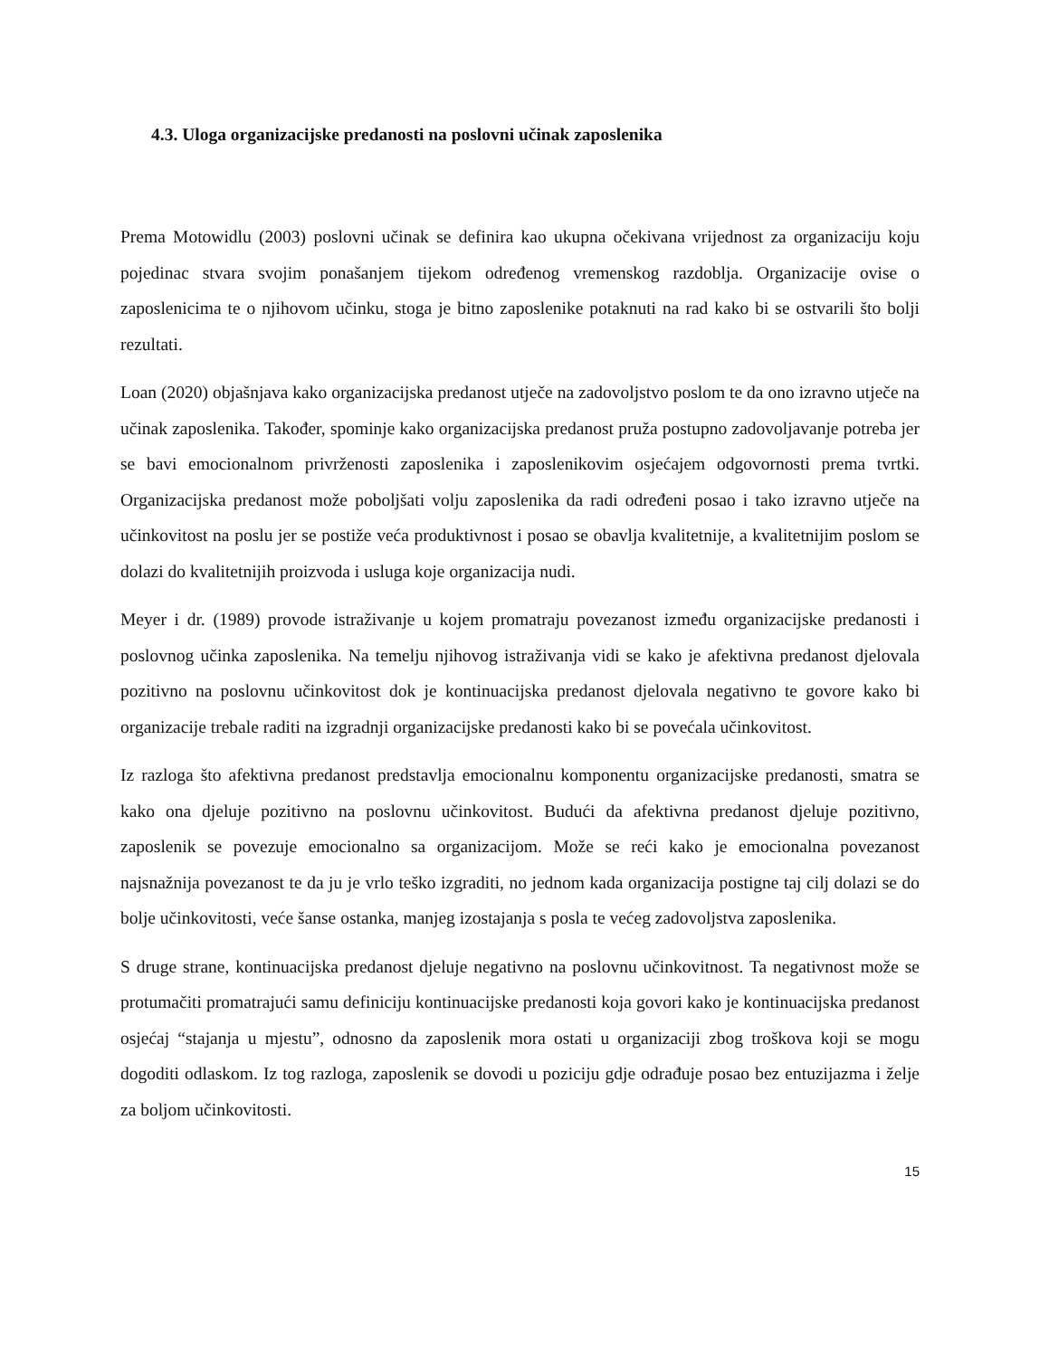4.3. Uloga organizacijske predanosti na poslovni učinak zaposlenika
Prema Motowidlu (2003) poslovni učinak se definira kao ukupna očekivana vrijednost za organizaciju koju pojedinac stvara svojim ponašanjem tijekom određenog vremenskog razdoblja. Organizacije ovise o zaposlenicima te o njihovom učinku, stoga je bitno zaposlenike potaknuti na rad kako bi se ostvarili što bolji rezultati.
Loan (2020) objašnjava kako organizacijska predanost utječe na zadovoljstvo poslom te da ono izravno utječe na učinak zaposlenika. Također, spominje kako organizacijska predanost pruža postupno zadovoljavanje potreba jer se bavi emocionalnom privrženosti zaposlenika i zaposlenikovim osjećajem odgovornosti prema tvrtki. Organizacijska predanost može poboljšati volju zaposlenika da radi određeni posao i tako izravno utječe na učinkovitost na poslu jer se postiže veća produktivnost i posao se obavlja kvalitetnije, a kvalitetnijim poslom se dolazi do kvalitetnijih proizvoda i usluga koje organizacija nudi.
Meyer i dr. (1989) provode istraživanje u kojem promatraju povezanost između organizacijske predanosti i poslovnog učinka zaposlenika. Na temelju njihovog istraživanja vidi se kako je afektivna predanost djelovala pozitivno na poslovnu učinkovitost dok je kontinuacijska predanost djelovala negativno te govore kako bi organizacije trebale raditi na izgradnji organizacijske predanosti kako bi se povećala učinkovitost.
Iz razloga što afektivna predanost predstavlja emocionalnu komponentu organizacijske predanosti, smatra se kako ona djeluje pozitivno na poslovnu učinkovitost. Budući da afektivna predanost djeluje pozitivno, zaposlenik se povezuje emocionalno sa organizacijom. Može se reći kako je emocionalna povezanost najsnažnija povezanost te da ju je vrlo teško izgraditi, no jednom kada organizacija postigne taj cilj dolazi se do bolje učinkovitosti, veće šanse ostanka, manjeg izostajanja s posla te većeg zadovoljstva zaposlenika.
S druge strane, kontinuacijska predanost djeluje negativno na poslovnu učinkovitnost. Ta negativnost može se protumačiti promatrajući samu definiciju kontinuacijske predanosti koja govori kako je kontinuacijska predanost osjećaj “stajanja u mjestu”, odnosno da zaposlenik mora ostati u organizaciji zbog troškova koji se mogu dogoditi odlaskom. Iz tog razloga, zaposlenik se dovodi u poziciju gdje odrađuje posao bez entuzijazma i želje za boljom učinkovitosti.
15